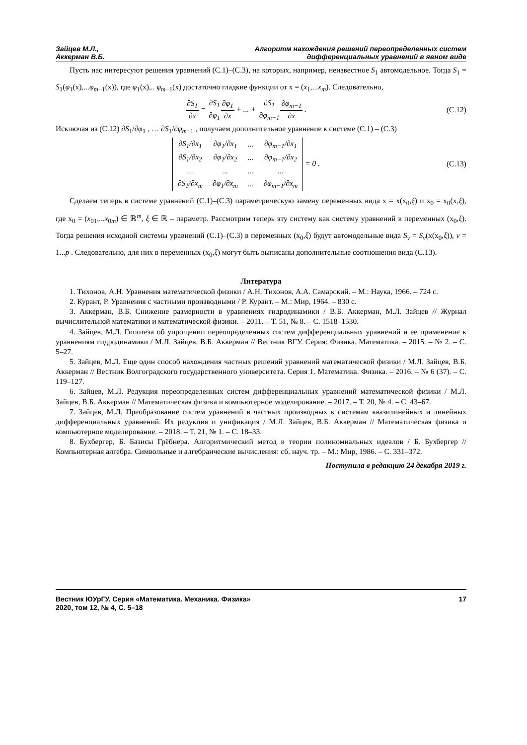Зайцев М.Л.,
Аккерман В.Б.
Алгоритм нахождения решений переопределенных систем
дифференциальных уравнений в явном виде
Пусть нас интересуют решения уравнений (С.1)–(С.3), на которых, например, неизвестное S<sub>1</sub> автомодельное. Тогда S<sub>1</sub> = S<sub>1</sub>(φ<sub>1</sub>(x),...φ<sub>m−1</sub>(x)), где φ<sub>1</sub>(x),.. φ<sub>m−1</sub>(x) достаточно гладкие функции от x = (x<sub>1</sub>,...x<sub>m</sub>). Следовательно,
∂S<sub>1</sub> ∂x = ∂S<sub>1</sub> ∂φ<sub>1</sub>∂φ<sub>1</sub> ∂x + ... + ∂S<sub>1</sub> ∂φ<sub>m−1</sub>∂φ<sub>m−1</sub> ∂x .
(С.12)
Исключая из (С.12) ∂S<sub>1</sub>/∂φ<sub>1</sub> , … ∂S<sub>1</sub>/∂φ<sub>m−1</sub> , получаем дополнительное уравнение к системе (С.1) – (С.3)
| ∂S<sub>1</sub>/∂x<sub>1</sub> | ∂φ<sub>1</sub>/∂x<sub>1</sub> | ... | ∂φ<sub>m−1</sub>/∂x<sub>1</sub> |
| ∂S<sub>1</sub>/∂x<sub>2</sub> | ∂φ<sub>1</sub>/∂x<sub>2</sub> | ... | ∂φ<sub>m−1</sub>/∂x<sub>2</sub> |
| ... | ... | ... | ... |
| ∂S<sub>1</sub>/∂x<sub>m</sub> | ∂φ<sub>1</sub>/∂x<sub>m</sub> | ... | ∂φ<sub>m−1</sub>/∂x<sub>m</sub> |
= 0 .
(С.13)
Сделаем теперь в системе уравнений (С.1)–(С.3) параметрическую замену переменных вида x = x(x<sub>0</sub>,ξ) и x<sub>0</sub> = x<sub>0</sub>(x,ξ), где x<sub>0</sub> = (x<sub>01</sub>,...x<sub>0m</sub>) ∈ ℝ<sup>m</sup>, ξ ∈ ℝ – параметр. Рассмотрим теперь эту систему как систему уравнений в переменных (x<sub>0</sub>,ξ). Тогда решения исходной системы уравнений (С.1)–(С.3) в переменных (x<sub>0</sub>,ξ) будут автомодельные вида S<sub>ν</sub> = S<sub>ν</sub>(x(x<sub>0</sub>,ξ)), ν = 1...p . Следовательно, для них в переменных (x<sub>0</sub>,ξ) могут быть выписаны дополнительные соотношения вида (С.13).
Литература
1. Тихонов, А.Н. Уравнения математической физики / А.Н. Тихонов, А.А. Самарский. – М.: Наука, 1966. – 724 с.
2. Курант, Р. Уравнения с частными производными / Р. Курант. – М.: Мир, 1964. – 830 с.
3. Аккерман, В.Б. Снижение размерности в уравнениях гидродинамики / В.Б. Аккерман, М.Л. Зайцев // Журнал вычислительной математики и математической физики. – 2011. – Т. 51, № 8. – С. 1518–1530.
4. Зайцев, М.Л. Гипотеза об упрощении переопределенных систем дифференциальных уравнений и ее применение к уравнениям гидродинамики / М.Л. Зайцев, В.Б. Аккерман // Вестник ВГУ. Серия: Физика. Математика. – 2015. – № 2. – С. 5–27.
5. Зайцев, М.Л. Еще один способ нахождения частных решений уравнений математической физики / М.Л. Зайцев, В.Б. Аккерман // Вестник Волгоградского государственного университета. Серия 1. Математика. Физика. – 2016. – № 6 (37). – С. 119–127.
6. Зайцев, М.Л. Редукция переопределенных систем дифференциальных уравнений математической физики / М.Л. Зайцев, В.Б. Аккерман // Математическая физика и компьютерное моделирование. – 2017. – Т. 20, № 4. – С. 43–67.
7. Зайцев, М.Л. Преобразование систем уравнений в частных производных к системам квазилинейных и линейных дифференциальных уравнений. Их редукция и унификация / М.Л. Зайцев, В.Б. Аккерман // Математическая физика и компьютерное моделирование. – 2018. – Т. 21, № 1. – С. 18–33.
8. Бухбергер, Б. Базисы Грёбнера. Алгоритмический метод в теории полиномиальных идеалов / Б. Бухбергер // Компьютерная алгебра. Символьные и алгебраические вычисления: сб. науч. тр. – М.: Мир, 1986. – С. 331–372.
Поступила в редакцию 24 декабря 2019 г.
Вестник ЮУрГУ. Серия «Математика. Механика. Физика»
2020, том 12, № 4, С. 5–18
17